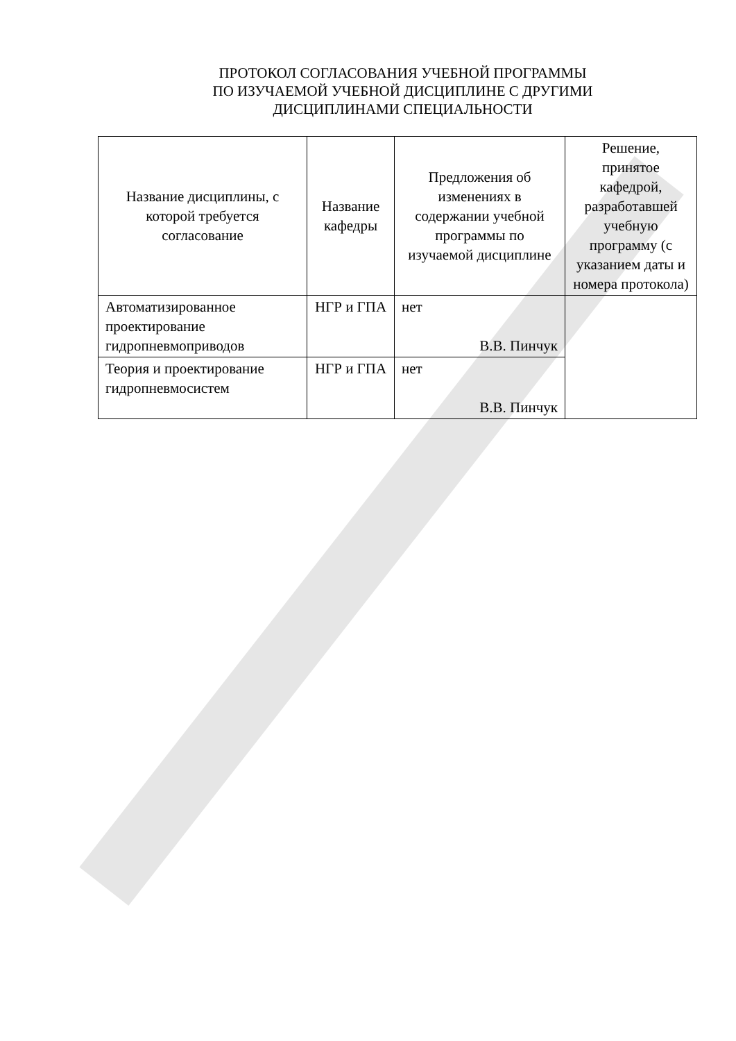ПРОТОКОЛ СОГЛАСОВАНИЯ УЧЕБНОЙ ПРОГРАММЫ
ПО ИЗУЧАЕМОЙ УЧЕБНОЙ ДИСЦИПЛИНЕ С ДРУГИМИ
ДИСЦИПЛИНАМИ СПЕЦИАЛЬНОСТИ
| Название дисциплины, с которой требуется согласование | Название кафедры | Предложения об изменениях в содержании учебной программы по изучаемой дисциплине | Решение, принятое кафедрой, разработавшей учебную программу (с указанием даты и номера протокола) |
| --- | --- | --- | --- |
| Автоматизированное проектирование гидропневмоприводов | НГР и ГПА | нет В.В. Пинчук | |
| Теория и проектирование гидропневмосистем | НГР и ГПА | нет В.В. Пинчук | |